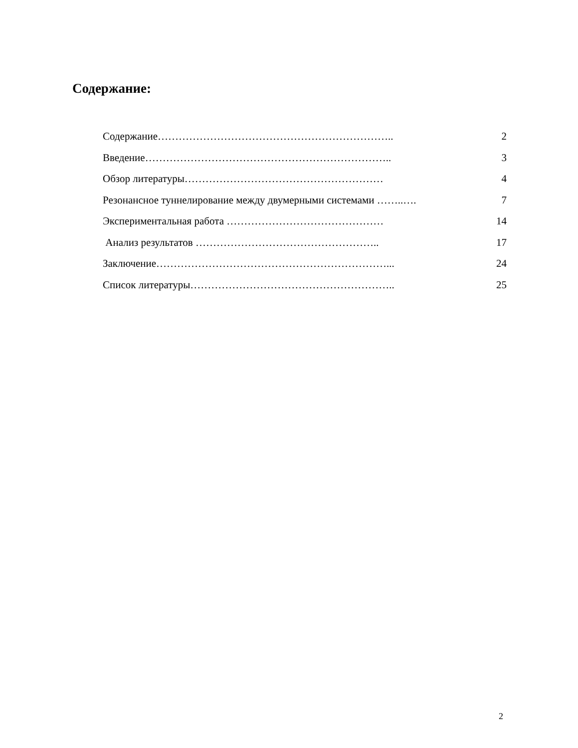Содержание:
Содержание………………………………………………………….. 2
Введение…………………………………………………………….. 3
Обзор литературы………………………………………………… 4
Резонансное туннелирование между двумерными системами ……..…. 7
Экспериментальная работа ……………………………………… 14
Анализ результатов …………………………………………….. 17
Заключение…………………………………………………………... 24
Список литературы………………………………………………….. 25
2